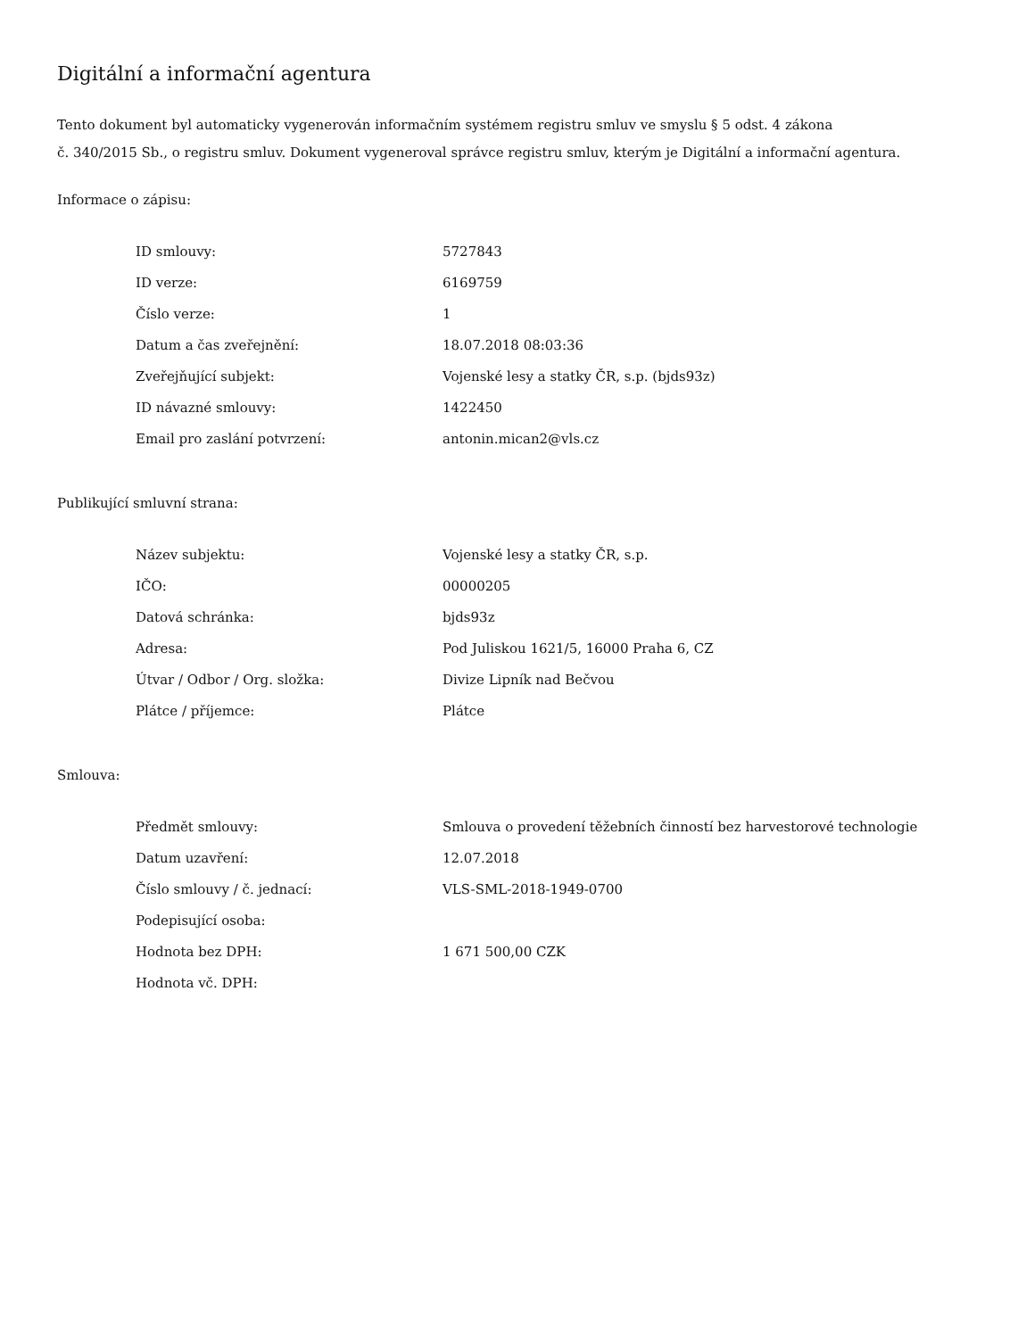Digitální a informační agentura
Tento dokument byl automaticky vygenerován informačním systémem registru smluv ve smyslu § 5 odst. 4 zákona
č. 340/2015 Sb., o registru smluv. Dokument vygeneroval správce registru smluv, kterým je Digitální a informační agentura.
Informace o zápisu:
| ID smlouvy: | 5727843 |
| ID verze: | 6169759 |
| Číslo verze: | 1 |
| Datum a čas zveřejnění: | 18.07.2018 08:03:36 |
| Zveřejňující subjekt: | Vojenské lesy a statky ČR, s.p. (bjds93z) |
| ID návazné smlouvy: | 1422450 |
| Email pro zaslání potvrzení: | antonin.mican2@vls.cz |
Publikující smluvní strana:
| Název subjektu: | Vojenské lesy a statky ČR, s.p. |
| IČO: | 00000205 |
| Datová schránka: | bjds93z |
| Adresa: | Pod Juliskou 1621/5, 16000 Praha 6, CZ |
| Útvar / Odbor / Org. složka: | Divize Lipník nad Bečvou |
| Plátce / příjemce: | Plátce |
Smlouva:
| Předmět smlouvy: | Smlouva o provedení těžebních činností bez harvestorové technologie |
| Datum uzavření: | 12.07.2018 |
| Číslo smlouvy / č. jednací: | VLS-SML-2018-1949-0700 |
| Podepisující osoba: | |
| Hodnota bez DPH: | 1 671 500,00 CZK |
| Hodnota vč. DPH: | |